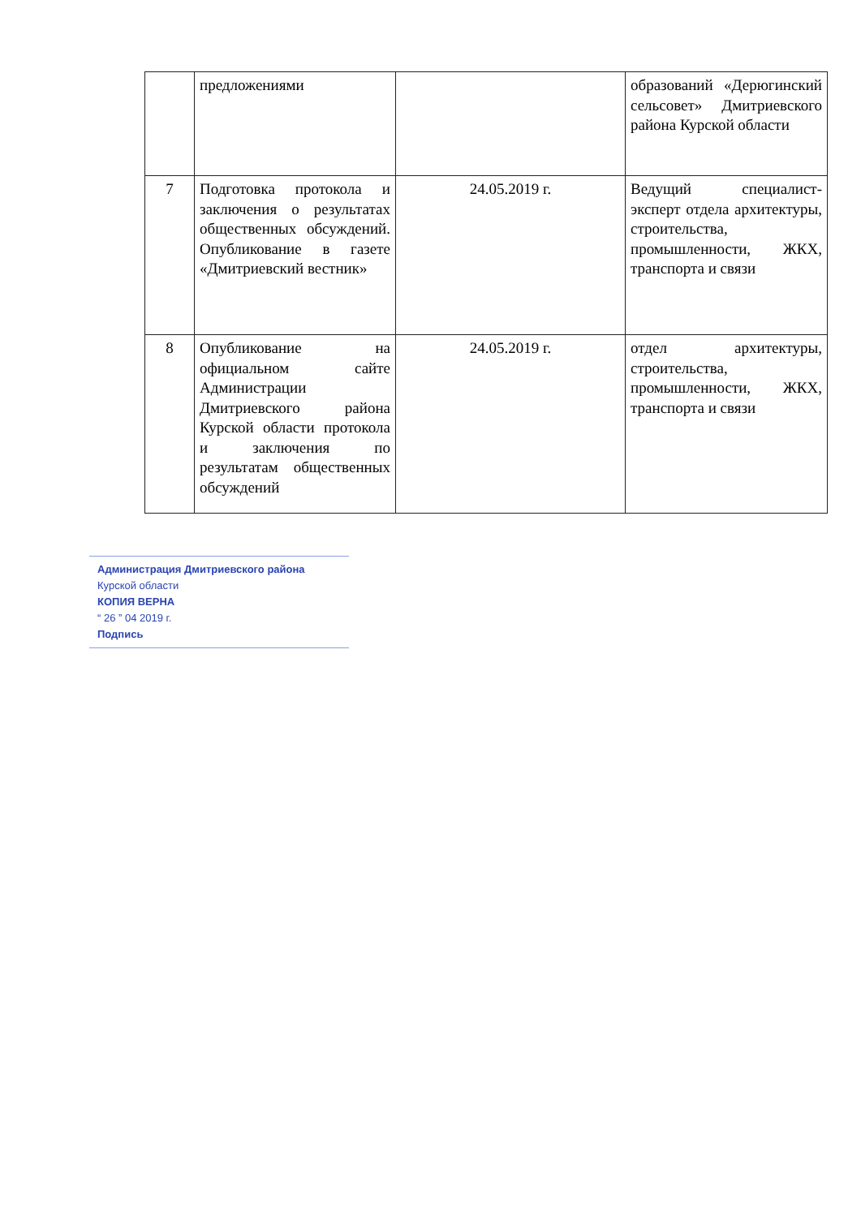| | предложениями | | образований «Дерюгинский сельсовет» Дмитриевского района Курской области |
| 7 | Подготовка протокола и заключения о результатах общественных обсуждений. Опубликование в газете «Дмитриевский вестник» | 24.05.2019 г. | Ведущий специалист-эксперт отдела архитектуры, строительства, промышленности, ЖКХ, транспорта и связи |
| 8 | Опубликование на официальном сайте Администрации Дмитриевского района Курской области протокола и заключения по результатам общественных обсуждений | 24.05.2019 г. | отдел архитектуры, строительства, промышленности, ЖКХ, транспорта и связи |
Администрация Дмитриевского района
Курской области
КОПИЯ ВЕРНА
“ 26 ” 04 2019 г.
Подпись